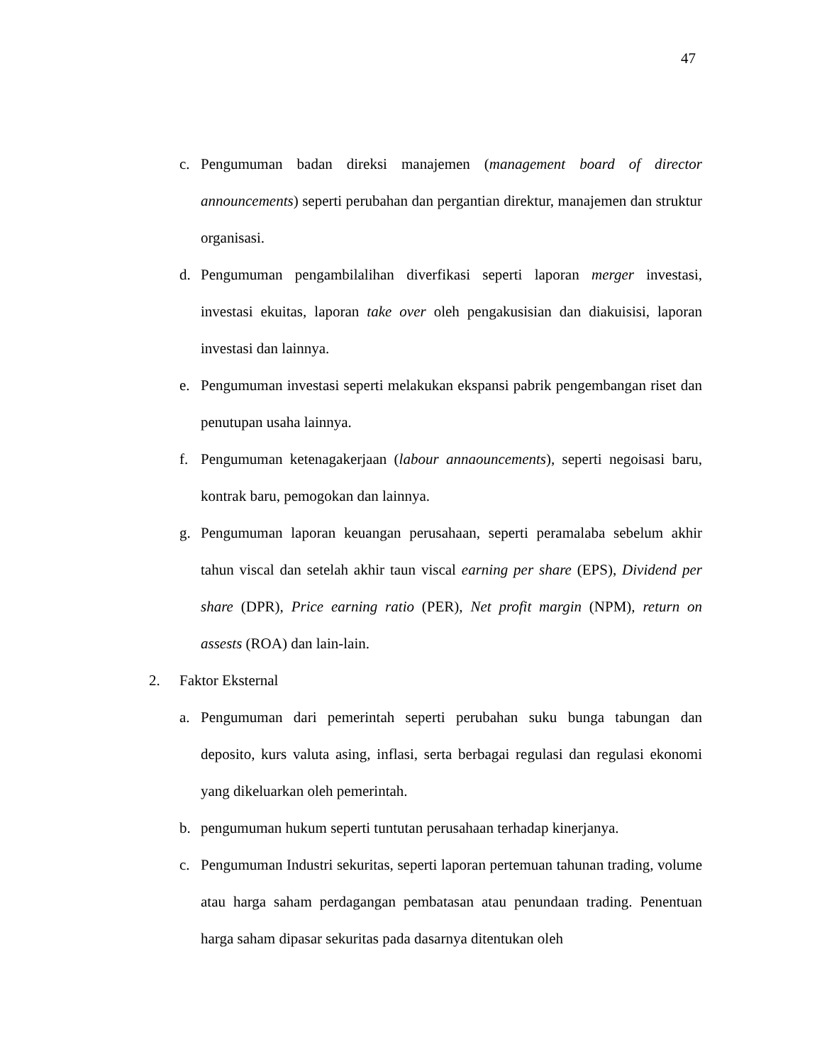47
c. Pengumuman badan direksi manajemen (management board of director announcements) seperti perubahan dan pergantian direktur, manajemen dan struktur organisasi.
d. Pengumuman pengambilalihan diverfikasi seperti laporan merger investasi, investasi ekuitas, laporan take over oleh pengakusisian dan diakuisisi, laporan investasi dan lainnya.
e. Pengumuman investasi seperti melakukan ekspansi pabrik pengembangan riset dan penutupan usaha lainnya.
f. Pengumuman ketenagakerjaan (labour annaouncements), seperti negoisasi baru, kontrak baru, pemogokan dan lainnya.
g. Pengumuman laporan keuangan perusahaan, seperti peramalaba sebelum akhir tahun viscal dan setelah akhir taun viscal earning per share (EPS), Dividend per share (DPR), Price earning ratio (PER), Net profit margin (NPM), return on assests (ROA) dan lain-lain.
2. Faktor Eksternal
a. Pengumuman dari pemerintah seperti perubahan suku bunga tabungan dan deposito, kurs valuta asing, inflasi, serta berbagai regulasi dan regulasi ekonomi yang dikeluarkan oleh pemerintah.
b. pengumuman hukum seperti tuntutan perusahaan terhadap kinerjanya.
c. Pengumuman Industri sekuritas, seperti laporan pertemuan tahunan trading, volume atau harga saham perdagangan pembatasan atau penundaan trading. Penentuan harga saham dipasar sekuritas pada dasarnya ditentukan oleh